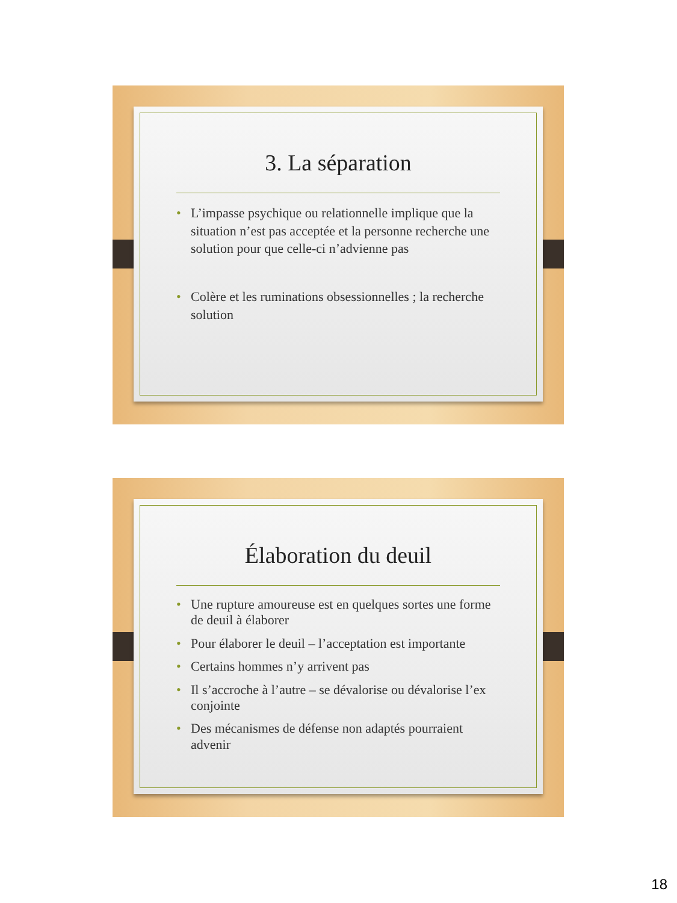3. La séparation
• L’impasse psychique ou relationnelle implique que la situation n’est pas acceptée et la personne recherche une solution pour que celle-ci n’advienne pas
• Colère et les ruminations obsessionnelles ; la recherche solution
Élaboration du deuil
• Une rupture amoureuse est en quelques sortes une forme de deuil à élaborer
• Pour élaborer le deuil – l’acceptation est importante
• Certains hommes n’y arrivent pas
• Il s’accroche à l’autre – se dévalorise ou dévalorise l’ex conjointe
• Des mécanismes de défense non adaptés pourraient advenir
18